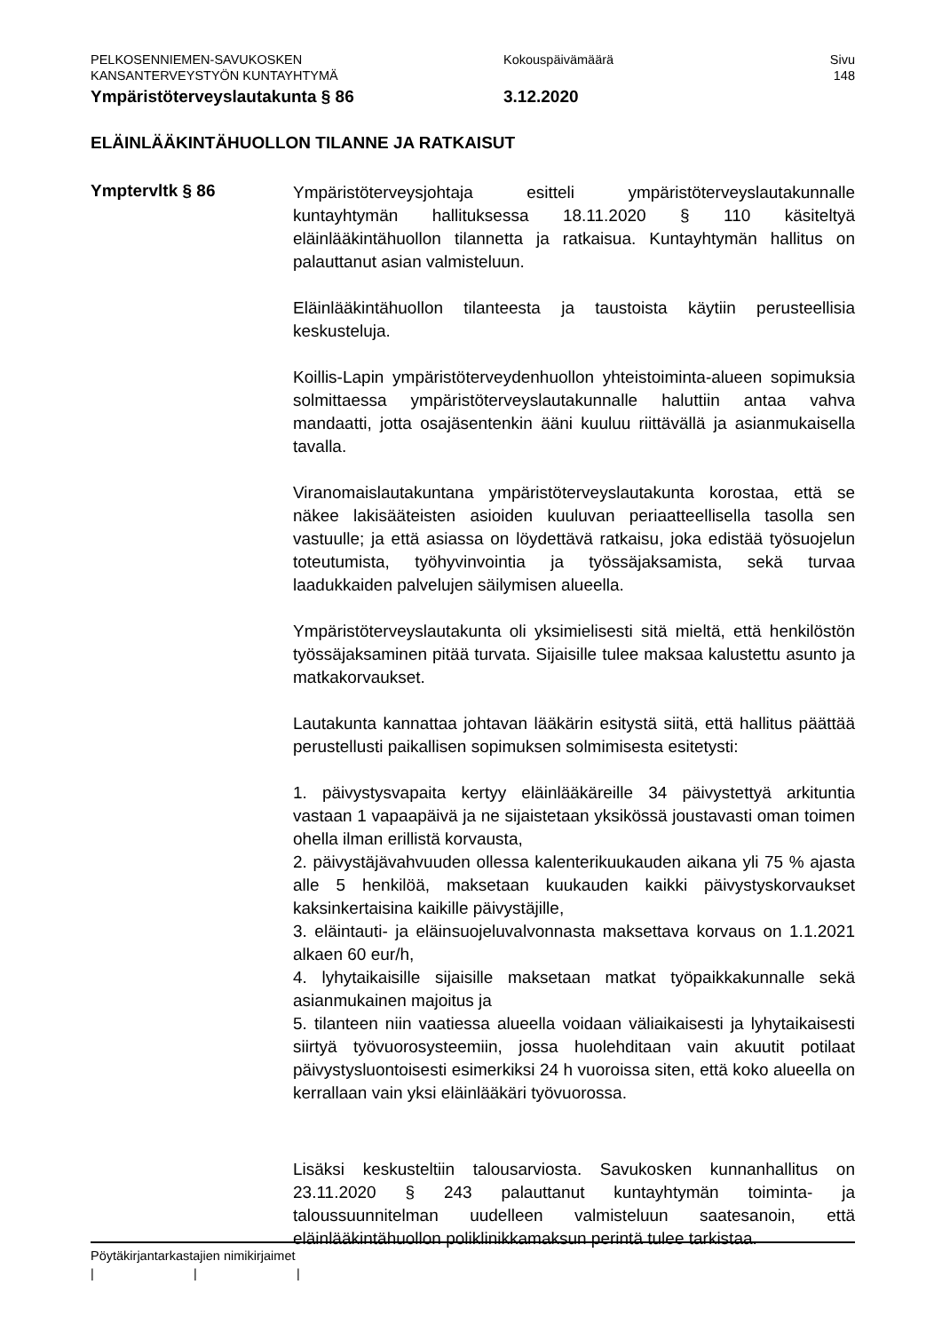PELKOSENNIEMEN-SAVUKOSKEN
KANSANTERVEYSTYÖN KUNTAYHTYMÄ
Kokouspäivämäärä Sivu
148
Ympäristöterveyslautakunta § 86 3.12.2020
ELÄINLÄÄKINTÄHUOLLON TILANNE JA RATKAISUT
Ymptervltk § 86
Ympäristöterveysjohtaja esitteli ympäristöterveyslautakunnalle kuntayhtymän hallituksessa 18.11.2020 § 110 käsiteltyä eläinlääkintähuollon tilannetta ja ratkaisua. Kuntayhtymän hallitus on palauttanut asian valmisteluun.
Eläinlääkintähuollon tilanteesta ja taustoista käytiin perusteellisia keskusteluja.
Koillis-Lapin ympäristöterveydenhuollon yhteistoiminta-alueen sopimuksia solmittaessa ympäristöterveyslautakunnalle haluttiin antaa vahva mandaatti, jotta osajäsentenkin ääni kuuluu riittävällä ja asianmukaisella tavalla.
Viranomaislautakuntana ympäristöterveyslautakunta korostaa, että se näkee lakisääteisten asioiden kuuluvan periaatteellisella tasolla sen vastuulle; ja että asiassa on löydettävä ratkaisu, joka edistää työsuojelun toteutumista, työhyvinvointia ja työssäjaksamista, sekä turvaa laadukkaiden palvelujen säilymisen alueella.
Ympäristöterveyslautakunta oli yksimielisesti sitä mieltä, että henkilöstön työssäjaksaminen pitää turvata. Sijaisille tulee maksaa kalustettu asunto ja matkakorvaukset.
Lautakunta kannattaa johtavan lääkärin esitystä siitä, että hallitus päättää perustellusti paikallisen sopimuksen solmimisesta esitetysti:
1. päivystysvapaita kertyy eläinlääkäreille 34 päivystettyä arkituntia vastaan 1 vapaapäivä ja ne sijaistetaan yksikössä joustavasti oman toimen ohella ilman erillistä korvausta,
2. päivystäjävahvuuden ollessa kalenterikuukauden aikana yli 75 % ajasta alle 5 henkilöä, maksetaan kuukauden kaikki päivystyskorvaukset kaksinkertaisina kaikille päivystäjille,
3. eläintauti- ja eläinsuojeluvalvonnasta maksettava korvaus on 1.1.2021 alkaen 60 eur/h,
4. lyhytaikaisille sijaisille maksetaan matkat työpaikkakunnalle sekä asianmukainen majoitus ja
5. tilanteen niin vaatiessa alueella voidaan väliaikaisesti ja lyhytaikaisesti siirtyä työvuorosysteemiin, jossa huolehditaan vain akuutit potilaat päivystysluontoisesti esimerkiksi 24 h vuoroissa siten, että koko alueella on kerrallaan vain yksi eläinlääkäri työvuorossa.
Lisäksi keskusteltiin talousarviosta. Savukosken kunnanhallitus on 23.11.2020 § 243 palauttanut kuntayhtymän toiminta- ja taloussuunnitelman uudelleen valmisteluun saatesanoin, että eläinlääkintähuollon poliklinikkamaksun perintä tulee tarkistaa.
Pöytäkirjantarkastajien nimikirjaimet
| | |